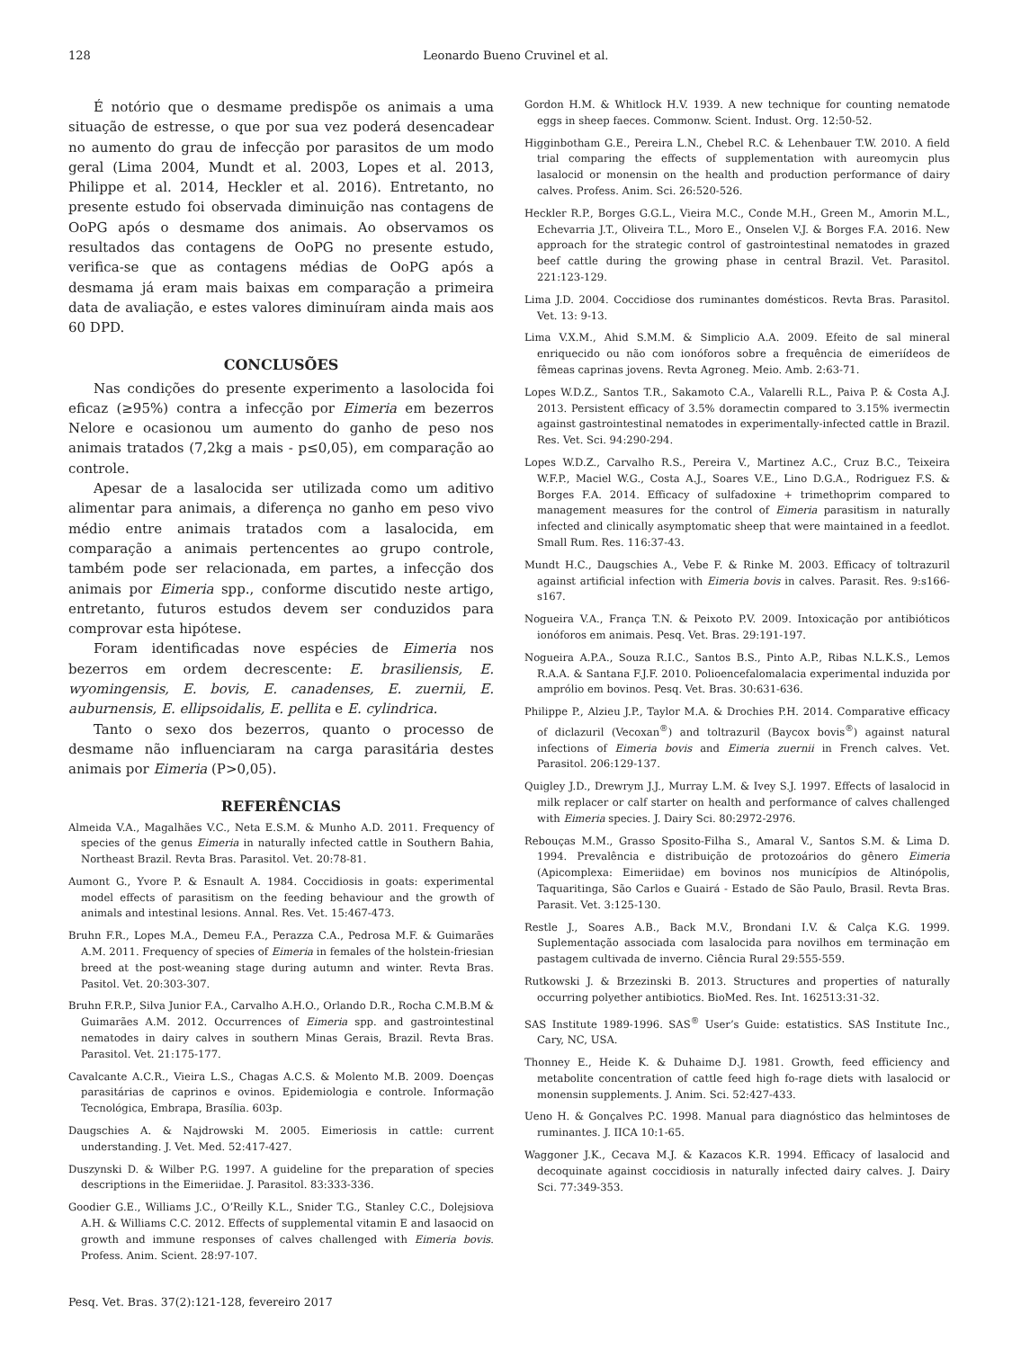128 Leonardo Bueno Cruvinel et al.
É notório que o desmame predispõe os animais a uma situação de estresse, o que por sua vez poderá desencadear no aumento do grau de infecção por parasitos de um modo geral (Lima 2004, Mundt et al. 2003, Lopes et al. 2013, Philippe et al. 2014, Heckler et al. 2016). Entretanto, no presente estudo foi observada diminuição nas contagens de OoPG após o desmame dos animais. Ao observamos os resultados das contagens de OoPG no presente estudo, verifica-se que as contagens médias de OoPG após a desmama já eram mais baixas em comparação a primeira data de avaliação, e estes valores diminuíram ainda mais aos 60 DPD.
CONCLUSÕES
Nas condições do presente experimento a lasolocida foi eficaz (≥95%) contra a infecção por Eimeria em bezerros Nelore e ocasionou um aumento do ganho de peso nos animais tratados (7,2kg a mais - p≤0,05), em comparação ao controle.
Apesar de a lasalocida ser utilizada como um aditivo alimentar para animais, a diferença no ganho em peso vivo médio entre animais tratados com a lasalocida, em comparação a animais pertencentes ao grupo controle, também pode ser relacionada, em partes, a infecção dos animais por Eimeria spp., conforme discutido neste artigo, entretanto, futuros estudos devem ser conduzidos para comprovar esta hipótese.
Foram identificadas nove espécies de Eimeria nos bezerros em ordem decrescente: E. brasiliensis, E. wyomingensis, E. bovis, E. canadenses, E. zuernii, E. auburnensis, E. ellipsoidalis, E. pellita e E. cylindrica.
Tanto o sexo dos bezerros, quanto o processo de desmame não influenciaram na carga parasitária destes animais por Eimeria (P>0,05).
REFERÊNCIAS
Almeida V.A., Magalhães V.C., Neta E.S.M. & Munho A.D. 2011. Frequency of species of the genus Eimeria in naturally infected cattle in Southern Bahia, Northeast Brazil. Revta Bras. Parasitol. Vet. 20:78-81.
Aumont G., Yvore P. & Esnault A. 1984. Coccidiosis in goats: experimental model effects of parasitism on the feeding behaviour and the growth of animals and intestinal lesions. Annal. Res. Vet. 15:467-473.
Bruhn F.R., Lopes M.A., Demeu F.A., Perazza C.A., Pedrosa M.F. & Guimarães A.M. 2011. Frequency of species of Eimeria in females of the holstein-friesian breed at the post-weaning stage during autumn and winter. Revta Bras. Pasitol. Vet. 20:303-307.
Bruhn F.R.P., Silva Junior F.A., Carvalho A.H.O., Orlando D.R., Rocha C.M.B.M & Guimarães A.M. 2012. Occurrences of Eimeria spp. and gastrointestinal nematodes in dairy calves in southern Minas Gerais, Brazil. Revta Bras. Parasitol. Vet. 21:175-177.
Cavalcante A.C.R., Vieira L.S., Chagas A.C.S. & Molento M.B. 2009. Doenças parasitárias de caprinos e ovinos. Epidemiologia e controle. Informação Tecnológica, Embrapa, Brasília. 603p.
Daugschies A. & Najdrowski M. 2005. Eimeriosis in cattle: current understanding. J. Vet. Med. 52:417-427.
Duszynski D. & Wilber P.G. 1997. A guideline for the preparation of species descriptions in the Eimeriidae. J. Parasitol. 83:333-336.
Goodier G.E., Williams J.C., O’Reilly K.L., Snider T.G., Stanley C.C., Dolejsiova A.H. & Williams C.C. 2012. Effects of supplemental vitamin E and lasaocid on growth and immune responses of calves challenged with Eimeria bovis. Profess. Anim. Scient. 28:97-107.
Gordon H.M. & Whitlock H.V. 1939. A new technique for counting nematode eggs in sheep faeces. Commonw. Scient. Indust. Org. 12:50-52.
Higginbotham G.E., Pereira L.N., Chebel R.C. & Lehenbauer T.W. 2010. A field trial comparing the effects of supplementation with aureomycin plus lasalocid or monensin on the health and production performance of dairy calves. Profess. Anim. Sci. 26:520-526.
Heckler R.P., Borges G.G.L., Vieira M.C., Conde M.H., Green M., Amorin M.L., Echevarria J.T., Oliveira T.L., Moro E., Onselen V.J. & Borges F.A. 2016. New approach for the strategic control of gastrointestinal nematodes in grazed beef cattle during the growing phase in central Brazil. Vet. Parasitol. 221:123-129.
Lima J.D. 2004. Coccidiose dos ruminantes domésticos. Revta Bras. Parasitol. Vet. 13: 9-13.
Lima V.X.M., Ahid S.M.M. & Simplicio A.A. 2009. Efeito de sal mineral enriquecido ou não com ionóforos sobre a frequência de eimeriídeos de fêmeas caprinas jovens. Revta Agroneg. Meio. Amb. 2:63-71.
Lopes W.D.Z., Santos T.R., Sakamoto C.A., Valarelli R.L., Paiva P. & Costa A.J. 2013. Persistent efficacy of 3.5% doramectin compared to 3.15% ivermectin against gastrointestinal nematodes in experimentally-infected cattle in Brazil. Res. Vet. Sci. 94:290-294.
Lopes W.D.Z., Carvalho R.S., Pereira V., Martinez A.C., Cruz B.C., Teixeira W.F.P., Maciel W.G., Costa A.J., Soares V.E., Lino D.G.A., Rodriguez F.S. & Borges F.A. 2014. Efficacy of sulfadoxine + trimethoprim compared to management measures for the control of Eimeria parasitism in naturally infected and clinically asymptomatic sheep that were maintained in a feedlot. Small Rum. Res. 116:37-43.
Mundt H.C., Daugschies A., Vebe F. & Rinke M. 2003. Efficacy of toltrazuril against artificial infection with Eimeria bovis in calves. Parasit. Res. 9:s166-s167.
Nogueira V.A., França T.N. & Peixoto P.V. 2009. Intoxicação por antibióticos ionóforos em animais. Pesq. Vet. Bras. 29:191-197.
Nogueira A.P.A., Souza R.I.C., Santos B.S., Pinto A.P., Ribas N.L.K.S., Lemos R.A.A. & Santana F.J.F. 2010. Polioencefalomalacia experimental induzida por amprólio em bovinos. Pesq. Vet. Bras. 30:631-636.
Philippe P., Alzieu J.P., Taylor M.A. & Drochies P.H. 2014. Comparative efficacy of diclazuril (Vecoxan<sup>®</sup>) and toltrazuril (Baycox bovis<sup>®</sup>) against natural infections of Eimeria bovis and Eimeria zuernii in French calves. Vet. Parasitol. 206:129-137.
Quigley J.D., Drewrym J.J., Murray L.M. & Ivey S.J. 1997. Effects of lasalocid in milk replacer or calf starter on health and performance of calves challenged with Eimeria species. J. Dairy Sci. 80:2972-2976.
Rebouças M.M., Grasso Sposito-Filha S., Amaral V., Santos S.M. & Lima D. 1994. Prevalência e distribuição de protozoários do gênero Eimeria (Apicomplexa: Eimeriidae) em bovinos nos municípios de Altinópolis, Taquaritinga, São Carlos e Guairá - Estado de São Paulo, Brasil. Revta Bras. Parasit. Vet. 3:125-130.
Restle J., Soares A.B., Back M.V., Brondani I.V. & Calça K.G. 1999. Suplementação associada com lasalocida para novilhos em terminação em pastagem cultivada de inverno. Ciência Rural 29:555-559.
Rutkowski J. & Brzezinski B. 2013. Structures and properties of naturally occurring polyether antibiotics. BioMed. Res. Int. 162513:31-32.
SAS Institute 1989-1996. SAS<sup>®</sup> User’s Guide: estatistics. SAS Institute Inc., Cary, NC, USA.
Thonney E., Heide K. & Duhaime D.J. 1981. Growth, feed efficiency and metabolite concentration of cattle feed high fo-rage diets with lasalocid or monensin supplements. J. Anim. Sci. 52:427-433.
Ueno H. & Gonçalves P.C. 1998. Manual para diagnóstico das helmintoses de ruminantes. J. IICA 10:1-65.
Waggoner J.K., Cecava M.J. & Kazacos K.R. 1994. Efficacy of lasalocid and decoquinate against coccidiosis in naturally infected dairy calves. J. Dairy Sci. 77:349-353.
Pesq. Vet. Bras. 37(2):121-128, fevereiro 2017